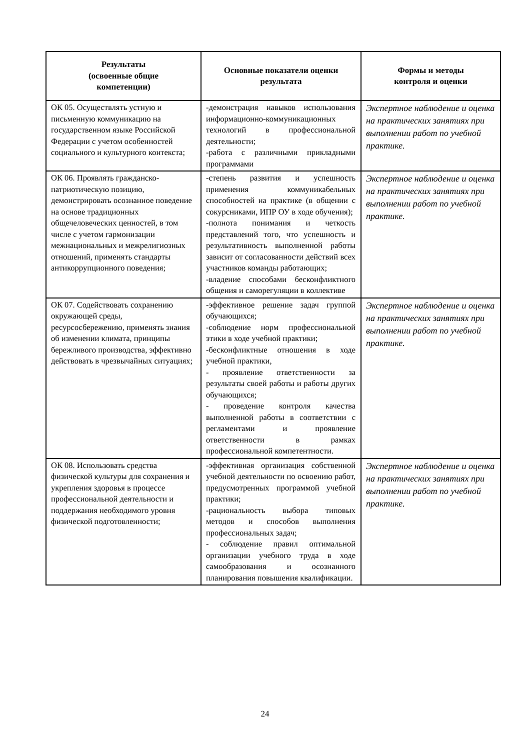| Результаты (освоенные общие компетенции) | Основные показатели оценки результата | Формы и методы контроля и оценки |
| --- | --- | --- |
| ОК 05. Осуществлять устную и письменную коммуникацию на государственном языке Российской Федерации с учетом особенностей социального и культурного контекста; | -демонстрация навыков использования информационно-коммуникационных технологий в профессиональной деятельности; -работа с различными прикладными программами | Экспертное наблюдение и оценка на практических занятиях при выполнении работ по учебной практике. |
| ОК 06. Проявлять гражданско-патриотическую позицию, демонстрировать осознанное поведение на основе традиционных общечеловеческих ценностей, в том числе с учетом гармонизации межнациональных и межрелигиозных отношений, применять стандарты антикоррупционного поведения; | -степень развития и успешность применения коммуникабельных способностей на практике (в общении с сокурсниками, ИПР ОУ в ходе обучения); -полнота понимания и четкость представлений того, что успешность и результативность выполненной работы зависит от согласованности действий всех участников команды работающих; -владение способами бесконфликтного общения и саморегуляции в коллективе | Экспертное наблюдение и оценка на практических занятиях при выполнении работ по учебной практике. |
| ОК 07. Содействовать сохранению окружающей среды, ресурсосбережению, применять знания об изменении климата, принципы бережливого производства, эффективно действовать в чрезвычайных ситуациях; | -эффективное решение задач группой обучающихся; -соблюдение норм профессиональной этики в ходе учебной практики; -бесконфликтные отношения в ходе учебной практики, - проявление ответственности за результаты своей работы и работы других обучающихся; - проведение контроля качества выполненной работы в соответствии с регламентами и проявление ответственности в рамках профессиональной компетентности. | Экспертное наблюдение и оценка на практических занятиях при выполнении работ по учебной практике. |
| ОК 08. Использовать средства физической культуры для сохранения и укрепления здоровья в процессе профессиональной деятельности и поддержания необходимого уровня физической подготовленности; | -эффективная организация собственной учебной деятельности по освоению работ, предусмотренных программой учебной практики; -рациональность выбора типовых методов и способов выполнения профессиональных задач; - соблюдение правил оптимальной организации учебного труда в ходе самообразования и осознанного планирования повышения квалификации. | Экспертное наблюдение и оценка на практических занятиях при выполнении работ по учебной практике. |
24